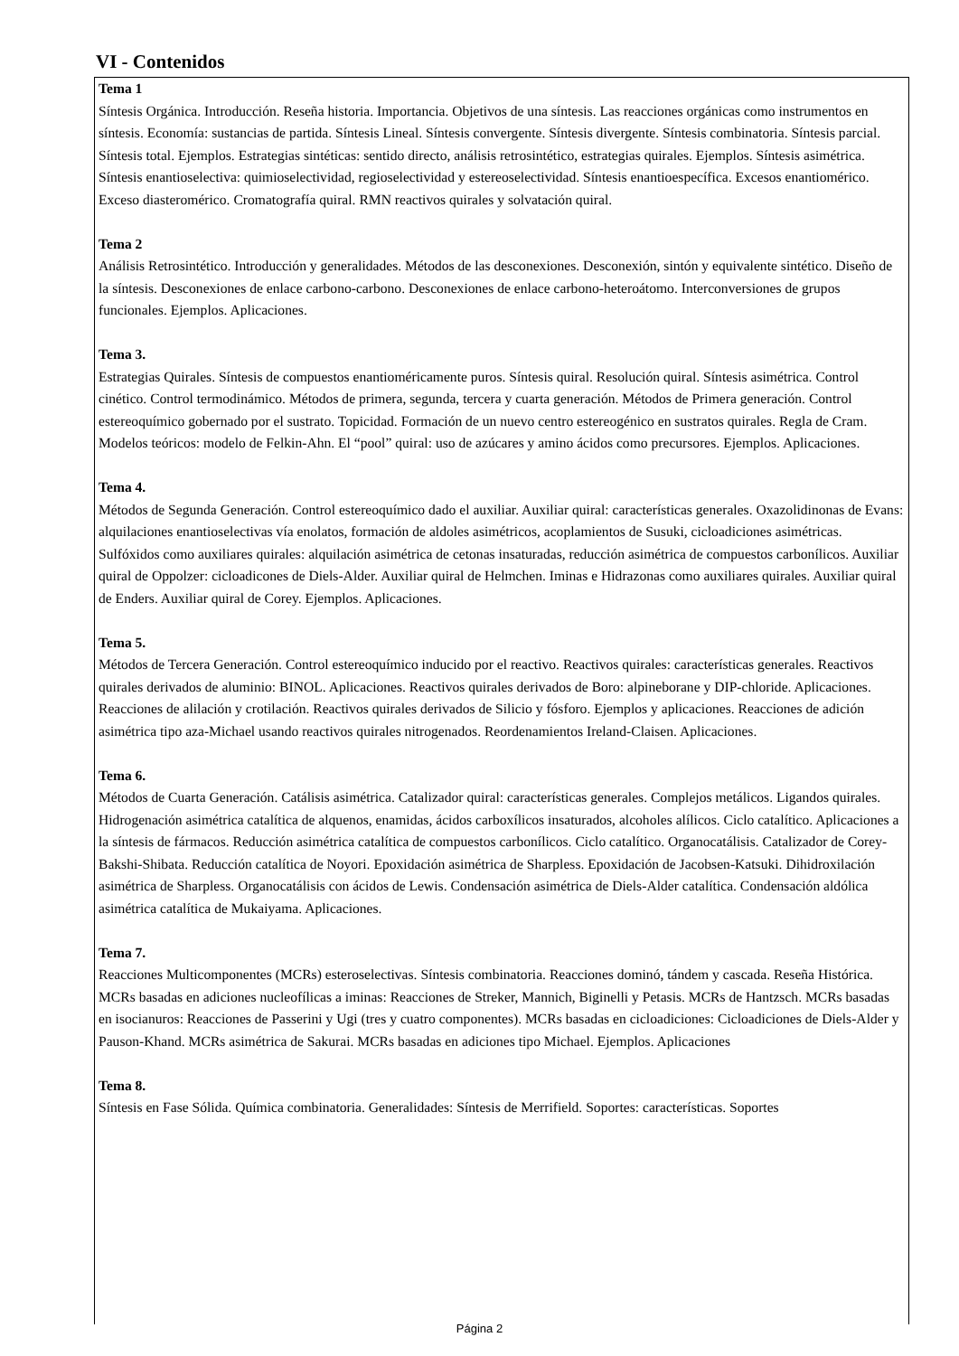VI - Contenidos
Tema 1
Síntesis Orgánica. Introducción. Reseña historia. Importancia. Objetivos de una síntesis. Las reacciones orgánicas como instrumentos en síntesis. Economía: sustancias de partida. Síntesis Lineal. Síntesis convergente. Síntesis divergente. Síntesis combinatoria. Síntesis parcial. Síntesis total. Ejemplos. Estrategias sintéticas: sentido directo, análisis retrosintético, estrategias quirales. Ejemplos. Síntesis asimétrica. Síntesis enantioselectiva: quimioselectividad, regioselectividad y estereoselectividad. Síntesis enantioespecífica. Excesos enantiomérico. Exceso diasteromérico. Cromatografía quiral. RMN reactivos quirales y solvatación quiral.
Tema 2
Análisis Retrosintético. Introducción y generalidades. Métodos de las desconexiones. Desconexión, sintón y equivalente sintético. Diseño de la síntesis. Desconexiones de enlace carbono-carbono. Desconexiones de enlace carbono-heteroátomo. Interconversiones de grupos funcionales. Ejemplos. Aplicaciones.
Tema 3.
Estrategias Quirales. Síntesis de compuestos enantioméricamente puros. Síntesis quiral. Resolución quiral. Síntesis asimétrica. Control cinético. Control termodinámico. Métodos de primera, segunda, tercera y cuarta generación. Métodos de Primera generación. Control estereoquímico gobernado por el sustrato. Topicidad. Formación de un nuevo centro estereogénico en sustratos quirales. Regla de Cram. Modelos teóricos: modelo de Felkin-Ahn. El “pool” quiral: uso de azúcares y amino ácidos como precursores. Ejemplos. Aplicaciones.
Tema 4.
Métodos de Segunda Generación. Control estereoquímico dado el auxiliar. Auxiliar quiral: características generales. Oxazolidinonas de Evans: alquilaciones enantioselectivas vía enolatos, formación de aldoles asimétricos, acoplamientos de Susuki, cicloadiciones asimétricas. Sulfóxidos como auxiliares quirales: alquilación asimétrica de cetonas insaturadas, reducción asimétrica de compuestos carbonílicos. Auxiliar quiral de Oppolzer: cicloadicones de Diels-Alder. Auxiliar quiral de Helmchen. Iminas e Hidrazonas como auxiliares quirales. Auxiliar quiral de Enders. Auxiliar quiral de Corey. Ejemplos. Aplicaciones.
Tema 5.
Métodos de Tercera Generación. Control estereoquímico inducido por el reactivo. Reactivos quirales: características generales. Reactivos quirales derivados de aluminio: BINOL. Aplicaciones. Reactivos quirales derivados de Boro: alpineborane y DIP-chloride. Aplicaciones. Reacciones de alilación y crotilación. Reactivos quirales derivados de Silicio y fósforo. Ejemplos y aplicaciones. Reacciones de adición asimétrica tipo aza-Michael usando reactivos quirales nitrogenados. Reordenamientos Ireland-Claisen. Aplicaciones.
Tema 6.
Métodos de Cuarta Generación. Catálisis asimétrica. Catalizador quiral: características generales. Complejos metálicos. Ligandos quirales. Hidrogenación asimétrica catalítica de alquenos, enamidas, ácidos carboxílicos insaturados, alcoholes alílicos. Ciclo catalítico. Aplicaciones a la síntesis de fármacos. Reducción asimétrica catalítica de compuestos carbonílicos. Ciclo catalítico. Organocatálisis. Catalizador de Corey-Bakshi-Shibata. Reducción catalítica de Noyori. Epoxidación asimétrica de Sharpless. Epoxidación de Jacobsen-Katsuki. Dihidroxilación asimétrica de Sharpless. Organocatálisis con ácidos de Lewis. Condensación asimétrica de Diels-Alder catalítica. Condensación aldólica asimétrica catalítica de Mukaiyama. Aplicaciones.
Tema 7.
Reacciones Multicomponentes (MCRs) esteroselectivas. Síntesis combinatoria. Reacciones dominó, tándem y cascada. Reseña Histórica. MCRs basadas en adiciones nucleofílicas a iminas: Reacciones de Streker, Mannich, Biginelli y Petasis. MCRs de Hantzsch. MCRs basadas en isocianuros: Reacciones de Passerini y Ugi (tres y cuatro componentes). MCRs basadas en cicloadiciones: Cicloadiciones de Diels-Alder y Pauson-Khand. MCRs asimétrica de Sakurai. MCRs basadas en adiciones tipo Michael. Ejemplos. Aplicaciones
Tema 8.
Síntesis en Fase Sólida. Química combinatoria. Generalidades: Síntesis de Merrifield. Soportes: características. Soportes
Página 2